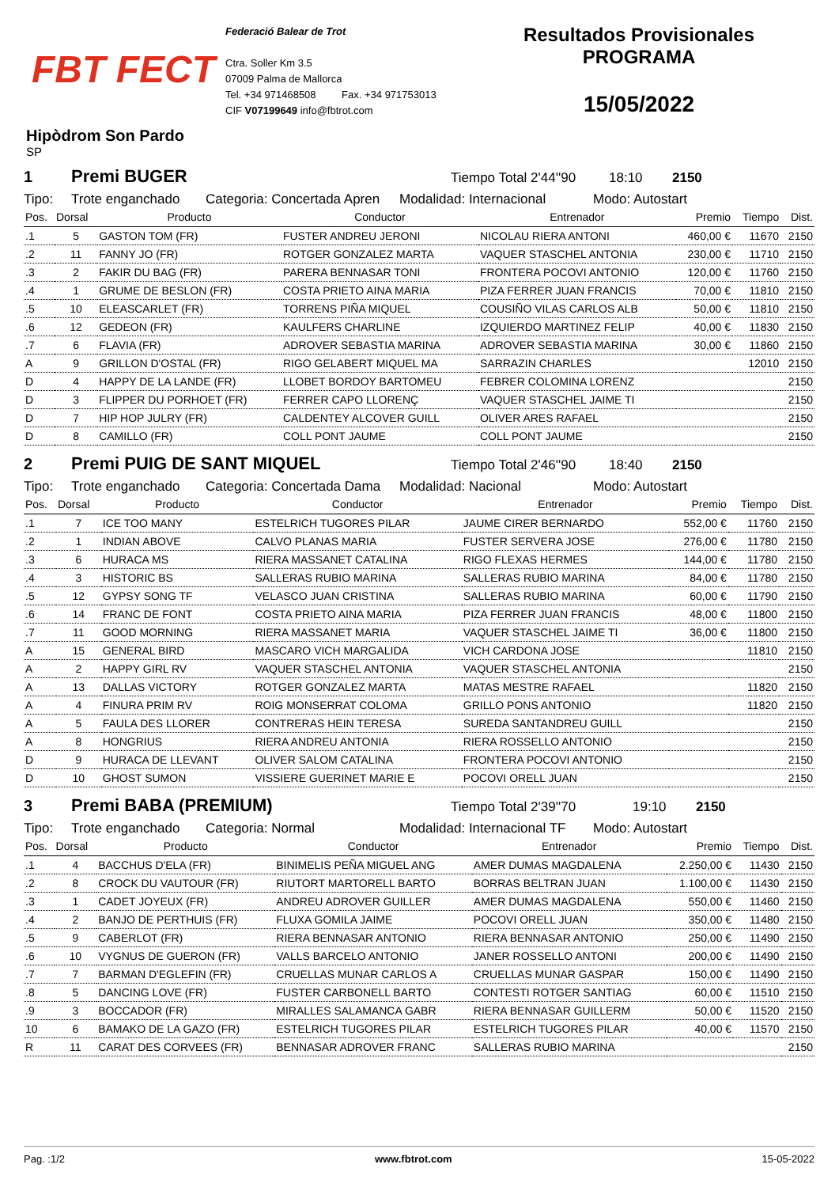FBT FECT
Federació Balear de Trot
Ctra. Soller Km 3.5
07009 Palma de Mallorca
Tel. +34 971468508 Fax. +34 971753013
CIF V07199649 info@fbtrot.com
Resultados Provisionales
PROGRAMA
15/05/2022
Hipòdrom Son Pardo
SP
1 Premi BUGER Tiempo Total 2'44''90 18:10 2150
Tipo: Trote enganchado Categoria: Concertada Apren Modalidad: Internacional Modo: Autostart
| Pos. | Dorsal | Producto | Conductor | Entrenador | Premio | Tiempo | Dist. |
| --- | --- | --- | --- | --- | --- | --- | --- |
| .1 | 5 | GASTON TOM (FR) | FUSTER ANDREU JERONI | NICOLAU RIERA ANTONI | 460,00 € | 11670 | 2150 |
| .2 | 11 | FANNY JO (FR) | ROTGER GONZALEZ MARTA | VAQUER STASCHEL ANTONIA | 230,00 € | 11710 | 2150 |
| .3 | 2 | FAKIR DU BAG (FR) | PARERA BENNASAR TONI | FRONTERA POCOVI ANTONIO | 120,00 € | 11760 | 2150 |
| .4 | 1 | GRUME DE BESLON (FR) | COSTA PRIETO AINA MARIA | PIZA FERRER JUAN FRANCIS | 70,00 € | 11810 | 2150 |
| .5 | 10 | ELEASCARLET (FR) | TORRENS PIÑA MIQUEL | COUSIÑO VILAS CARLOS ALB | 50,00 € | 11810 | 2150 |
| .6 | 12 | GEDEON (FR) | KAULFERS CHARLINE | IZQUIERDO MARTINEZ FELIP | 40,00 € | 11830 | 2150 |
| .7 | 6 | FLAVIA (FR) | ADROVER SEBASTIA MARINA | ADROVER SEBASTIA MARINA | 30,00 € | 11860 | 2150 |
| A | 9 | GRILLON D'OSTAL (FR) | RIGO GELABERT MIQUEL MA | SARRAZIN CHARLES | | 12010 | 2150 |
| D | 4 | HAPPY DE LA LANDE (FR) | LLOBET BORDOY BARTOMEU | FEBRER COLOMINA LORENZ | | | 2150 |
| D | 3 | FLIPPER DU PORHOET (FR) | FERRER CAPO LLORENÇ | VAQUER STASCHEL JAIME TI | | | 2150 |
| D | 7 | HIP HOP JULRY (FR) | CALDENTEY ALCOVER GUILL | OLIVER ARES RAFAEL | | | 2150 |
| D | 8 | CAMILLO (FR) | COLL PONT JAUME | COLL PONT JAUME | | | 2150 |
2 Premi PUIG DE SANT MIQUEL Tiempo Total 2'46''90 18:40 2150
Tipo: Trote enganchado Categoria: Concertada Dama Modalidad: Nacional Modo: Autostart
| Pos. | Dorsal | Producto | Conductor | Entrenador | Premio | Tiempo | Dist. |
| --- | --- | --- | --- | --- | --- | --- | --- |
| .1 | 7 | ICE TOO MANY | ESTELRICH TUGORES PILAR | JAUME CIRER BERNARDO | 552,00 € | 11760 | 2150 |
| .2 | 1 | INDIAN ABOVE | CALVO PLANAS MARIA | FUSTER SERVERA JOSE | 276,00 € | 11780 | 2150 |
| .3 | 6 | HURACA MS | RIERA MASSANET CATALINA | RIGO FLEXAS HERMES | 144,00 € | 11780 | 2150 |
| .4 | 3 | HISTORIC BS | SALLERAS RUBIO MARINA | SALLERAS RUBIO MARINA | 84,00 € | 11780 | 2150 |
| .5 | 12 | GYPSY SONG TF | VELASCO JUAN CRISTINA | SALLERAS RUBIO MARINA | 60,00 € | 11790 | 2150 |
| .6 | 14 | FRANC DE FONT | COSTA PRIETO AINA MARIA | PIZA FERRER JUAN FRANCIS | 48,00 € | 11800 | 2150 |
| .7 | 11 | GOOD MORNING | RIERA MASSANET MARIA | VAQUER STASCHEL JAIME TI | 36,00 € | 11800 | 2150 |
| A | 15 | GENERAL BIRD | MASCARO VICH MARGALIDA | VICH CARDONA JOSE | | 11810 | 2150 |
| A | 2 | HAPPY GIRL RV | VAQUER STASCHEL ANTONIA | VAQUER STASCHEL ANTONIA | | | 2150 |
| A | 13 | DALLAS VICTORY | ROTGER GONZALEZ MARTA | MATAS MESTRE RAFAEL | | 11820 | 2150 |
| A | 4 | FINURA PRIM RV | ROIG MONSERRAT COLOMA | GRILLO PONS ANTONIO | | 11820 | 2150 |
| A | 5 | FAULA DES LLORER | CONTRERAS HEIN TERESA | SUREDA SANTANDREU GUILL | | | 2150 |
| A | 8 | HONGRIUS | RIERA ANDREU ANTONIA | RIERA ROSSELLO ANTONIO | | | 2150 |
| D | 9 | HURACA DE LLEVANT | OLIVER SALOM CATALINA | FRONTERA POCOVI ANTONIO | | | 2150 |
| D | 10 | GHOST SUMON | VISSIERE GUERINET MARIE E | POCOVI ORELL JUAN | | | 2150 |
3 Premi BABA (PREMIUM) Tiempo Total 2'39''70 19:10 2150
Tipo: Trote enganchado Categoria: Normal Modalidad: Internacional TF Modo: Autostart
| Pos. | Dorsal | Producto | Conductor | Entrenador | Premio | Tiempo | Dist. |
| --- | --- | --- | --- | --- | --- | --- | --- |
| .1 | 4 | BACCHUS D'ELA (FR) | BINIMELIS PEÑA MIGUEL ANG | AMER DUMAS MAGDALENA | 2.250,00 € | 11430 | 2150 |
| .2 | 8 | CROCK DU VAUTOUR (FR) | RIUTORT MARTORELL BARTO | BORRAS BELTRAN JUAN | 1.100,00 € | 11430 | 2150 |
| .3 | 1 | CADET JOYEUX (FR) | ANDREU ADROVER GUILLER | AMER DUMAS MAGDALENA | 550,00 € | 11460 | 2150 |
| .4 | 2 | BANJO DE PERTHUIS (FR) | FLUXA GOMILA JAIME | POCOVI ORELL JUAN | 350,00 € | 11480 | 2150 |
| .5 | 9 | CABERLOT (FR) | RIERA BENNASAR ANTONIO | RIERA BENNASAR ANTONIO | 250,00 € | 11490 | 2150 |
| .6 | 10 | VYGNUS DE GUERON (FR) | VALLS BARCELO ANTONIO | JANER ROSSELLO ANTONI | 200,00 € | 11490 | 2150 |
| .7 | 7 | BARMAN D'EGLEFIN (FR) | CRUELLAS MUNAR CARLOS A | CRUELLAS MUNAR GASPAR | 150,00 € | 11490 | 2150 |
| .8 | 5 | DANCING LOVE (FR) | FUSTER CARBONELL BARTO | CONTESTI ROTGER SANTIAG | 60,00 € | 11510 | 2150 |
| .9 | 3 | BOCCADOR (FR) | MIRALLES SALAMANCA GABR | RIERA BENNASAR GUILLERM | 50,00 € | 11520 | 2150 |
| 10 | 6 | BAMAKO DE LA GAZO (FR) | ESTELRICH TUGORES PILAR | ESTELRICH TUGORES PILAR | 40,00 € | 11570 | 2150 |
| R | 11 | CARAT DES CORVEES (FR) | BENNASAR ADROVER FRANC | SALLERAS RUBIO MARINA | | | 2150 |
Pag. :1/2 www.fbtrot.com 15-05-2022